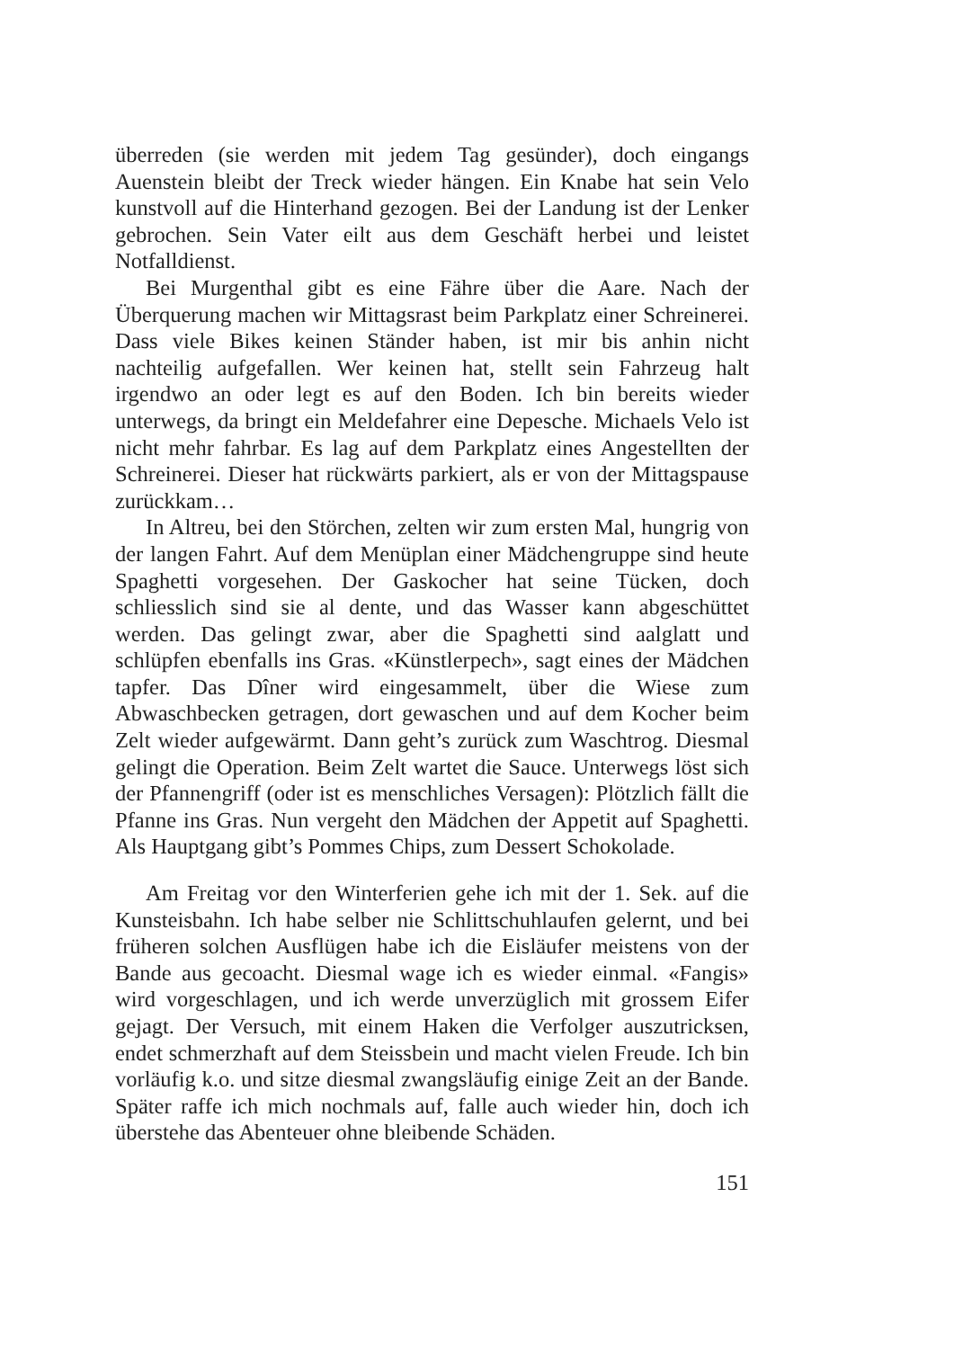überreden (sie werden mit jedem Tag gesünder), doch eingangs Auenstein bleibt der Treck wieder hängen. Ein Knabe hat sein Velo kunstvoll auf die Hinterhand gezogen. Bei der Landung ist der Lenker gebrochen. Sein Vater eilt aus dem Geschäft herbei und leistet Notfalldienst.
Bei Murgenthal gibt es eine Fähre über die Aare. Nach der Überquerung machen wir Mittagsrast beim Parkplatz einer Schreinerei. Dass viele Bikes keinen Ständer haben, ist mir bis anhin nicht nachteilig aufgefallen. Wer keinen hat, stellt sein Fahrzeug halt irgendwo an oder legt es auf den Boden. Ich bin bereits wieder unterwegs, da bringt ein Meldefahrer eine Depesche. Michaels Velo ist nicht mehr fahrbar. Es lag auf dem Parkplatz eines Angestellten der Schreinerei. Dieser hat rückwärts parkiert, als er von der Mittagspause zurückkam…
In Altreu, bei den Störchen, zelten wir zum ersten Mal, hungrig von der langen Fahrt. Auf dem Menüplan einer Mädchengruppe sind heute Spaghetti vorgesehen. Der Gaskocher hat seine Tücken, doch schliesslich sind sie al dente, und das Wasser kann abgeschüttet werden. Das gelingt zwar, aber die Spaghetti sind aalglatt und schlüpfen ebenfalls ins Gras. «Künstlerpech», sagt eines der Mädchen tapfer. Das Dîner wird eingesammelt, über die Wiese zum Abwaschbecken getragen, dort gewaschen und auf dem Kocher beim Zelt wieder aufgewärmt. Dann geht’s zurück zum Waschtrog. Diesmal gelingt die Operation. Beim Zelt wartet die Sauce. Unterwegs löst sich der Pfannengriff (oder ist es menschliches Versagen): Plötzlich fällt die Pfanne ins Gras. Nun vergeht den Mädchen der Appetit auf Spaghetti. Als Hauptgang gibt’s Pommes Chips, zum Dessert Schokolade.
Am Freitag vor den Winterferien gehe ich mit der 1. Sek. auf die Kunsteisbahn. Ich habe selber nie Schlittschuhlaufen gelernt, und bei früheren solchen Ausflügen habe ich die Eisläufer meistens von der Bande aus gecoacht. Diesmal wage ich es wieder einmal. «Fangis» wird vorgeschlagen, und ich werde unverzüglich mit grossem Eifer gejagt. Der Versuch, mit einem Haken die Verfolger auszutricksen, endet schmerzhaft auf dem Steissbein und macht vielen Freude. Ich bin vorläufig k.o. und sitze diesmal zwangsläufig einige Zeit an der Bande. Später raffe ich mich nochmals auf, falle auch wieder hin, doch ich überstehe das Abenteuer ohne bleibende Schäden.
151